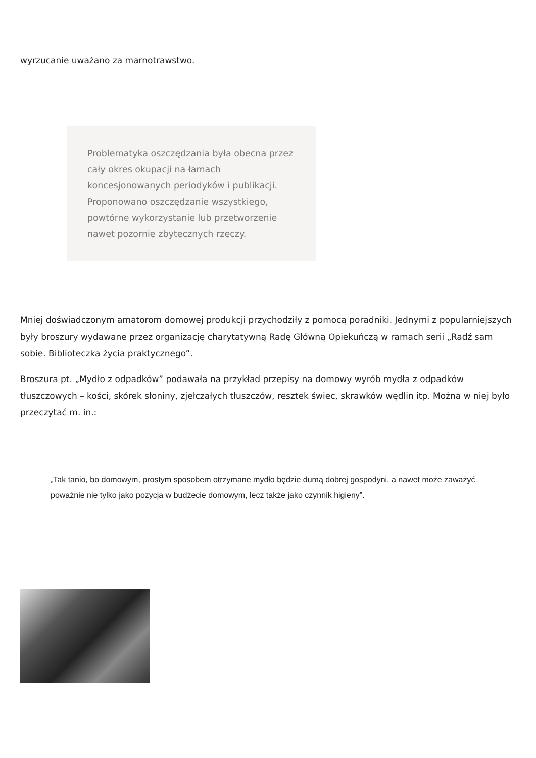wyrzucanie uważano za marnotrawstwo.
Problematyka oszczędzania była obecna przez cały okres okupacji na łamach koncesjonowanych periodyków i publikacji. Proponowano oszczędzanie wszystkiego, powtórne wykorzystanie lub przetworzenie nawet pozornie zbytecznych rzeczy.
Mniej doświadczonym amatorom domowej produkcji przychodziły z pomocą poradniki. Jednymi z popularniejszych były broszury wydawane przez organizację charytatywną Radę Główną Opiekuńczą w ramach serii „Radź sam sobie. Biblioteczka życia praktycznego”.
Broszura pt. „Mydło z odpadków” podawała na przykład przepisy na domowy wyrób mydła z odpadków tłuszczowych – kości, skórek słoniny, zjełczałych tłuszczów, resztek świec, skrawków wędlin itp. Można w niej było przeczytać m. in.:
„Tak tanio, bo domowym, prostym sposobem otrzymane mydło będzie dumą dobrej gospodyni, a nawet może zaważyć poważnie nie tylko jako pozycja w budżecie domowym, lecz także jako czynnik higieny”.